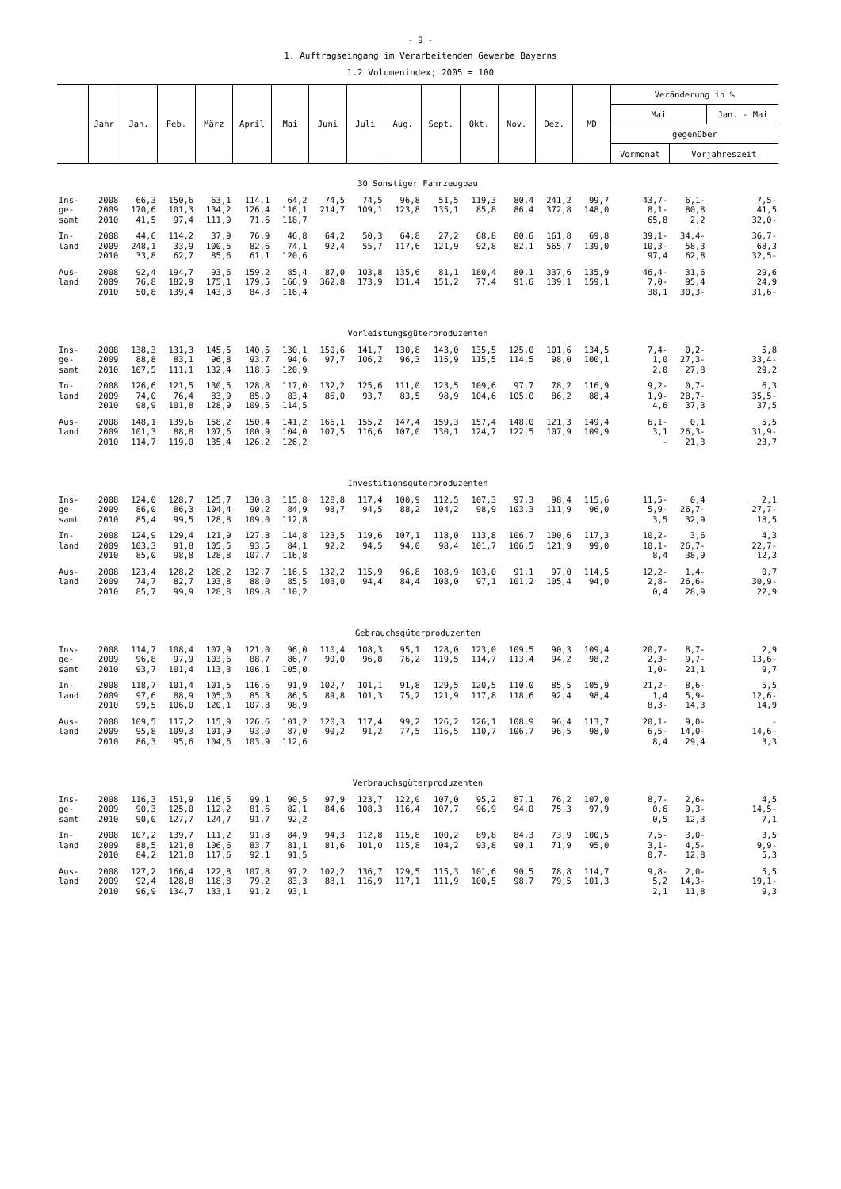- 9 -
1. Auftragseingang im Verarbeitenden Gewerbe Bayerns
1.2 Volumenindex; 2005 = 100
| | Jahr | Jan. | Feb. | März | April | Mai | Juni | Juli | Aug. | Sept. | Okt. | Nov. | Dez. | MD | Veränderung in % | | |
| --- | --- | --- | --- | --- | --- | --- | --- | --- | --- | --- | --- | --- | --- | --- | --- | --- | --- |
| | | | | | | | | | | | | | | | Mai | | Jan. - Mai |
| | | | | | | | | | | | | | | | gegenüber | | |
| | | | | | | | | | | | | | | | Vormonat | Vorjahreszeit | |
| 30 Sonstiger Fahrzeugbau | | | | | | | | | | | | | | | | | |
| Ins- | 2008 | 66,3 | 150,6 | 63,1 | 114,1 | 64,2 | 74,5 | 74,5 | 96,8 | 51,5 | 119,3 | 80,4 | 241,2 | 99,7 | 43,7- | 6,1- | 7,5- |
| ge- | 2009 | 170,6 | 101,3 | 134,2 | 126,4 | 116,1 | 214,7 | 109,1 | 123,8 | 135,1 | 85,8 | 86,4 | 372,8 | 148,0 | 8,1- | 80,8 | 41,5 |
| samt | 2010 | 41,5 | 97,4 | 111,9 | 71,6 | 118,7 | | | | | | | | | 65,8 | 2,2 | 32,0- |
| In- | 2008 | 44,6 | 114,2 | 37,9 | 76,9 | 46,8 | 64,2 | 50,3 | 64,8 | 27,2 | 68,8 | 80,6 | 161,8 | 69,8 | 39,1- | 34,4- | 36,7- |
| land | 2009 | 248,1 | 33,9 | 100,5 | 82,6 | 74,1 | 92,4 | 55,7 | 117,6 | 121,9 | 92,8 | 82,1 | 565,7 | 139,0 | 10,3- | 58,3 | 68,3 |
| | 2010 | 33,8 | 62,7 | 85,6 | 61,1 | 120,6 | | | | | | | | | 97,4 | 62,8 | 32,5- |
| Aus- | 2008 | 92,4 | 194,7 | 93,6 | 159,2 | 85,4 | 87,0 | 103,8 | 135,6 | 81,1 | 180,4 | 80,1 | 337,6 | 135,9 | 46,4- | 31,6 | 29,6 |
| land | 2009 | 76,8 | 182,9 | 175,1 | 179,5 | 166,9 | 362,8 | 173,9 | 131,4 | 151,2 | 77,4 | 91,6 | 139,1 | 159,1 | 7,0- | 95,4 | 24,9 |
| | 2010 | 50,8 | 139,4 | 143,8 | 84,3 | 116,4 | | | | | | | | | 38,1 | 30,3- | 31,6- |
| Vorleistungsgüterproduzenten | | | | | | | | | | | | | | | | | |
| Ins- | 2008 | 138,3 | 131,3 | 145,5 | 140,5 | 130,1 | 150,6 | 141,7 | 130,8 | 143,0 | 135,5 | 125,0 | 101,6 | 134,5 | 7,4- | 0,2- | 5,8 |
| ge- | 2009 | 88,8 | 83,1 | 96,8 | 93,7 | 94,6 | 97,7 | 106,2 | 96,3 | 115,9 | 115,5 | 114,5 | 98,0 | 100,1 | 1,0 | 27,3- | 33,4- |
| samt | 2010 | 107,5 | 111,1 | 132,4 | 118,5 | 120,9 | | | | | | | | | 2,0 | 27,8 | 29,2 |
| In- | 2008 | 126,6 | 121,5 | 130,5 | 128,8 | 117,0 | 132,2 | 125,6 | 111,0 | 123,5 | 109,6 | 97,7 | 78,2 | 116,9 | 9,2- | 0,7- | 6,3 |
| land | 2009 | 74,0 | 76,4 | 83,9 | 85,0 | 83,4 | 86,0 | 93,7 | 83,5 | 98,9 | 104,6 | 105,0 | 86,2 | 88,4 | 1,9- | 28,7- | 35,5- |
| | 2010 | 98,9 | 101,8 | 128,9 | 109,5 | 114,5 | | | | | | | | | 4,6 | 37,3 | 37,5 |
| Aus- | 2008 | 148,1 | 139,6 | 158,2 | 150,4 | 141,2 | 166,1 | 155,2 | 147,4 | 159,3 | 157,4 | 148,0 | 121,3 | 149,4 | 6,1- | 0,1 | 5,5 |
| land | 2009 | 101,3 | 88,8 | 107,6 | 100,9 | 104,0 | 107,5 | 116,6 | 107,0 | 130,1 | 124,7 | 122,5 | 107,9 | 109,9 | 3,1 | 26,3- | 31,9- |
| | 2010 | 114,7 | 119,0 | 135,4 | 126,2 | 126,2 | | | | | | | | | - | 21,3 | 23,7 |
| Investitionsgüterproduzenten | | | | | | | | | | | | | | | | | |
| Ins- | 2008 | 124,0 | 128,7 | 125,7 | 130,8 | 115,8 | 128,8 | 117,4 | 100,9 | 112,5 | 107,3 | 97,3 | 98,4 | 115,6 | 11,5- | 0,4 | 2,1 |
| ge- | 2009 | 86,0 | 86,3 | 104,4 | 90,2 | 84,9 | 98,7 | 94,5 | 88,2 | 104,2 | 98,9 | 103,3 | 111,9 | 96,0 | 5,9- | 26,7- | 27,7- |
| samt | 2010 | 85,4 | 99,5 | 128,8 | 109,0 | 112,8 | | | | | | | | | 3,5 | 32,9 | 18,5 |
| In- | 2008 | 124,9 | 129,4 | 121,9 | 127,8 | 114,8 | 123,5 | 119,6 | 107,1 | 118,0 | 113,8 | 106,7 | 100,6 | 117,3 | 10,2- | 3,6 | 4,3 |
| land | 2009 | 103,3 | 91,8 | 105,5 | 93,5 | 84,1 | 92,2 | 94,5 | 94,0 | 98,4 | 101,7 | 106,5 | 121,9 | 99,0 | 10,1- | 26,7- | 22,7- |
| | 2010 | 85,0 | 98,8 | 128,8 | 107,7 | 116,8 | | | | | | | | | 8,4 | 38,9 | 12,3 |
| Aus- | 2008 | 123,4 | 128,2 | 128,2 | 132,7 | 116,5 | 132,2 | 115,9 | 96,8 | 108,9 | 103,0 | 91,1 | 97,0 | 114,5 | 12,2- | 1,4- | 0,7 |
| land | 2009 | 74,7 | 82,7 | 103,8 | 88,0 | 85,5 | 103,0 | 94,4 | 84,4 | 108,0 | 97,1 | 101,2 | 105,4 | 94,0 | 2,8- | 26,6- | 30,9- |
| | 2010 | 85,7 | 99,9 | 128,8 | 109,8 | 110,2 | | | | | | | | | 0,4 | 28,9 | 22,9 |
| Gebrauchsgüterproduzenten | | | | | | | | | | | | | | | | | |
| Ins- | 2008 | 114,7 | 108,4 | 107,9 | 121,0 | 96,0 | 110,4 | 108,3 | 95,1 | 128,0 | 123,0 | 109,5 | 90,3 | 109,4 | 20,7- | 8,7- | 2,9 |
| ge- | 2009 | 96,8 | 97,9 | 103,6 | 88,7 | 86,7 | 90,0 | 96,8 | 76,2 | 119,5 | 114,7 | 113,4 | 94,2 | 98,2 | 2,3- | 9,7- | 13,6- |
| samt | 2010 | 93,7 | 101,4 | 113,3 | 106,1 | 105,0 | | | | | | | | | 1,0- | 21,1 | 9,7 |
| In- | 2008 | 118,7 | 101,4 | 101,5 | 116,6 | 91,9 | 102,7 | 101,1 | 91,8 | 129,5 | 120,5 | 110,0 | 85,5 | 105,9 | 21,2- | 8,6- | 5,5 |
| land | 2009 | 97,6 | 88,9 | 105,0 | 85,3 | 86,5 | 89,8 | 101,3 | 75,2 | 121,9 | 117,8 | 118,6 | 92,4 | 98,4 | 1,4 | 5,9- | 12,6- |
| | 2010 | 99,5 | 106,0 | 120,1 | 107,8 | 98,9 | | | | | | | | | 8,3- | 14,3 | 14,9 |
| Aus- | 2008 | 109,5 | 117,2 | 115,9 | 126,6 | 101,2 | 120,3 | 117,4 | 99,2 | 126,2 | 126,1 | 108,9 | 96,4 | 113,7 | 20,1- | 9,0- | - |
| land | 2009 | 95,8 | 109,3 | 101,9 | 93,0 | 87,0 | 90,2 | 91,2 | 77,5 | 116,5 | 110,7 | 106,7 | 96,5 | 98,0 | 6,5- | 14,0- | 14,6- |
| | 2010 | 86,3 | 95,6 | 104,6 | 103,9 | 112,6 | | | | | | | | | 8,4 | 29,4 | 3,3 |
| Verbrauchsgüterproduzenten | | | | | | | | | | | | | | | | | |
| Ins- | 2008 | 116,3 | 151,9 | 116,5 | 99,1 | 90,5 | 97,9 | 123,7 | 122,0 | 107,0 | 95,2 | 87,1 | 76,2 | 107,0 | 8,7- | 2,6- | 4,5 |
| ge- | 2009 | 90,3 | 125,0 | 112,2 | 81,6 | 82,1 | 84,6 | 108,3 | 116,4 | 107,7 | 96,9 | 94,0 | 75,3 | 97,9 | 0,6 | 9,3- | 14,5- |
| samt | 2010 | 90,0 | 127,7 | 124,7 | 91,7 | 92,2 | | | | | | | | | 0,5 | 12,3 | 7,1 |
| In- | 2008 | 107,2 | 139,7 | 111,2 | 91,8 | 84,9 | 94,3 | 112,8 | 115,8 | 100,2 | 89,8 | 84,3 | 73,9 | 100,5 | 7,5- | 3,0- | 3,5 |
| land | 2009 | 88,5 | 121,8 | 106,6 | 83,7 | 81,1 | 81,6 | 101,0 | 115,8 | 104,2 | 93,8 | 90,1 | 71,9 | 95,0 | 3,1- | 4,5- | 9,9- |
| | 2010 | 84,2 | 121,8 | 117,6 | 92,1 | 91,5 | | | | | | | | | 0,7- | 12,8 | 5,3 |
| Aus- | 2008 | 127,2 | 166,4 | 122,8 | 107,8 | 97,2 | 102,2 | 136,7 | 129,5 | 115,3 | 101,6 | 90,5 | 78,8 | 114,7 | 9,8- | 2,0- | 5,5 |
| land | 2009 | 92,4 | 128,8 | 118,8 | 79,2 | 83,3 | 88,1 | 116,9 | 117,1 | 111,9 | 100,5 | 98,7 | 79,5 | 101,3 | 5,2 | 14,3- | 19,1- |
| | 2010 | 96,9 | 134,7 | 133,1 | 91,2 | 93,1 | | | | | | | | | 2,1 | 11,8 | 9,3 |